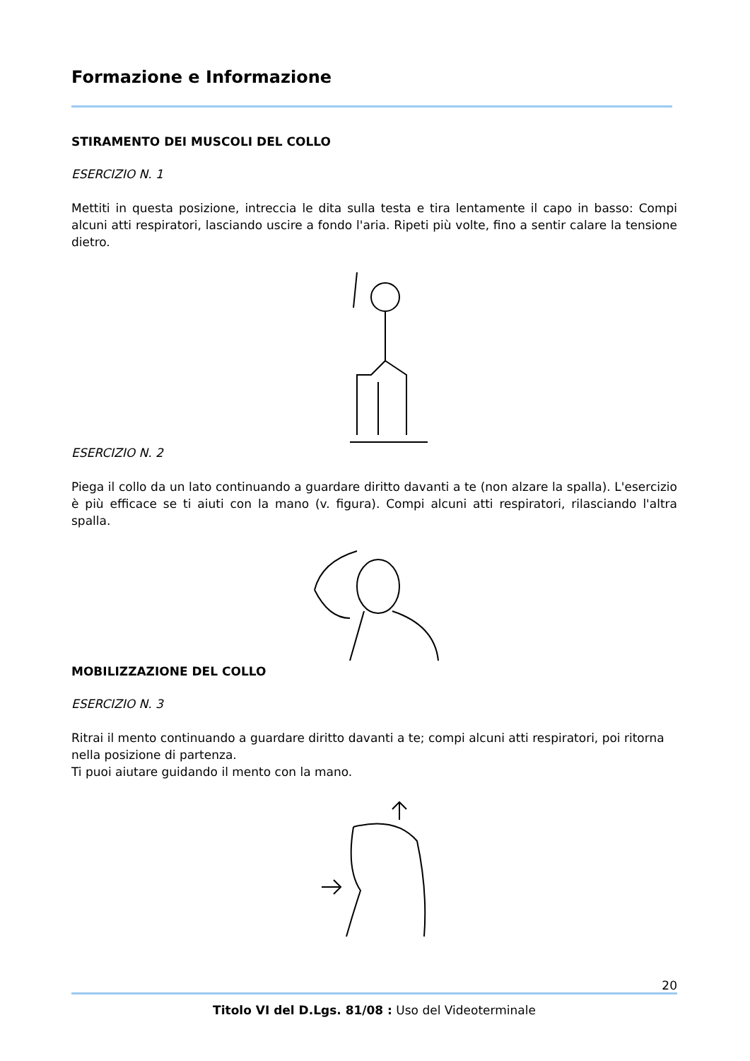Formazione e Informazione
STIRAMENTO DEI MUSCOLI DEL COLLO
ESERCIZIO N. 1
Mettiti in questa posizione, intreccia le dita sulla testa e tira lentamente il capo in basso: Compi alcuni atti respiratori, lasciando uscire a fondo l'aria. Ripeti più volte, fino a sentir calare la tensione dietro.
ESERCIZIO N. 2
Piega il collo da un lato continuando a guardare diritto davanti a te (non alzare la spalla). L'esercizio è più efficace se ti aiuti con la mano (v. figura). Compi alcuni atti respiratori, rilasciando l'altra spalla.
MOBILIZZAZIONE DEL COLLO
ESERCIZIO N. 3
Ritrai il mento continuando a guardare diritto davanti a te; compi alcuni atti respiratori, poi ritorna nella posizione di partenza.
Ti puoi aiutare guidando il mento con la mano.
20
Titolo VI del D.Lgs. 81/08 : Uso del Videoterminale